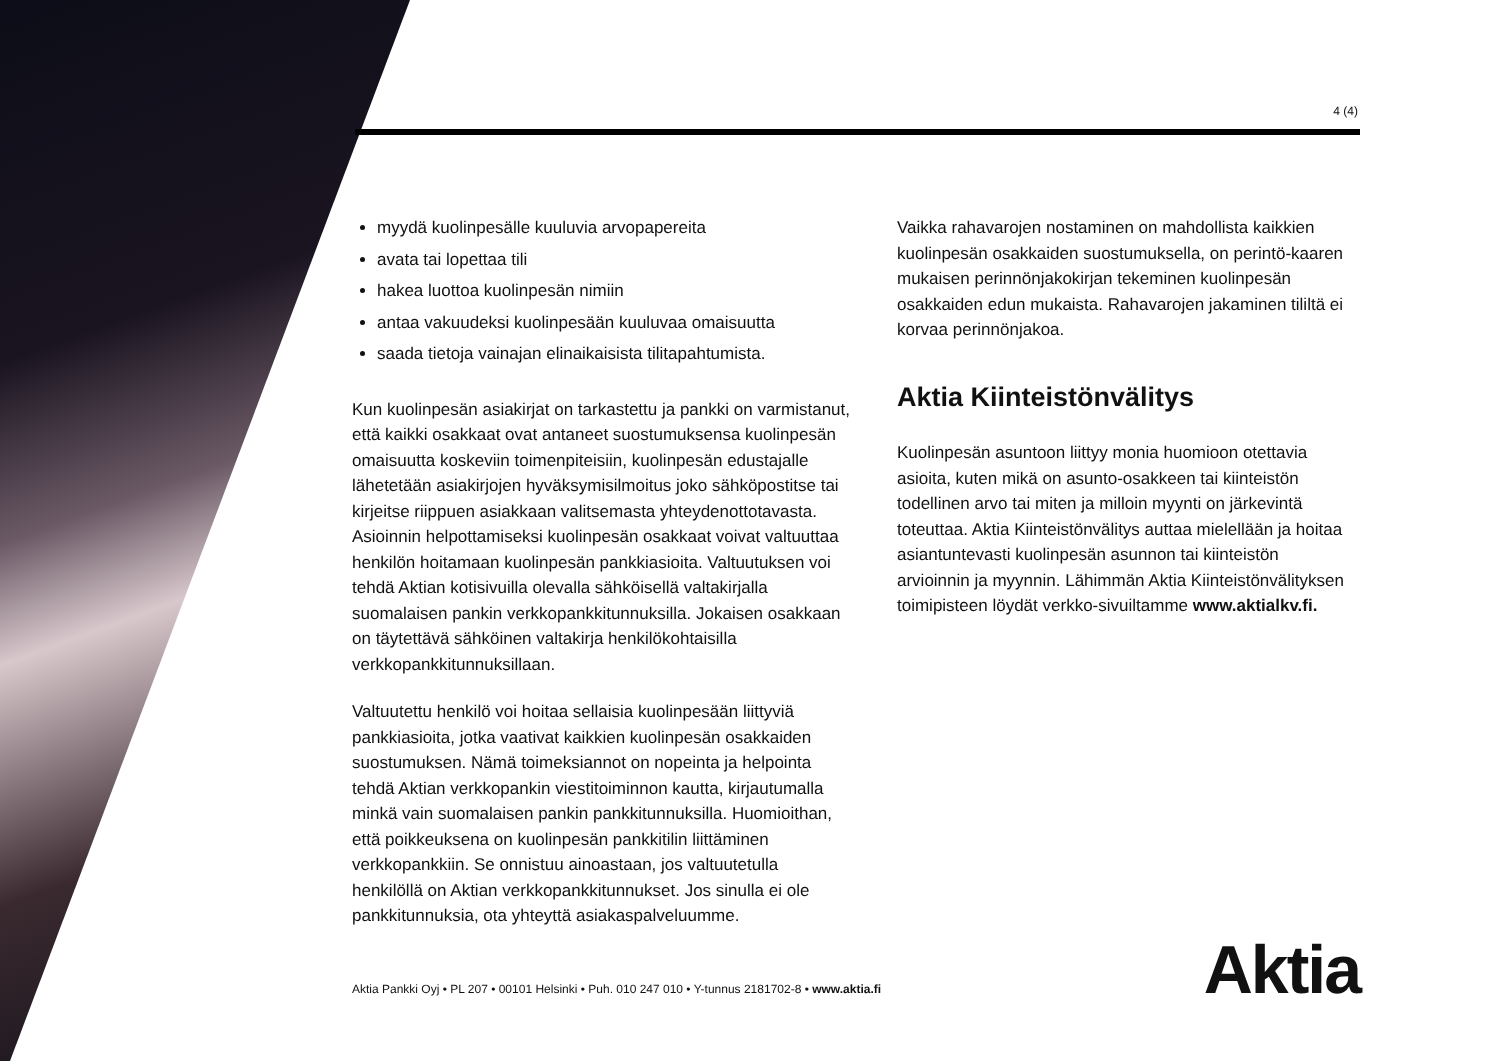4 (4)
myydä kuolinpesälle kuuluvia arvopapereita
avata tai lopettaa tili
hakea luottoa kuolinpesän nimiin
antaa vakuudeksi kuolinpesään kuuluvaa omaisuutta
saada tietoja vainajan elinaikaisista tilitapahtumista.
Kun kuolinpesän asiakirjat on tarkastettu ja pankki on varmistanut, että kaikki osakkaat ovat antaneet suostumuksensa kuolinpesän omaisuutta koskeviin toimenpiteisiin, kuolinpesän edustajalle lähetetään asiakirjojen hyväksymisilmoitus joko sähköpostitse tai kirjeitse riippuen asiakkaan valitsemasta yhteydenottotavasta. Asioinnin helpottamiseksi kuolinpesän osakkaat voivat valtuuttaa henkilön hoitamaan kuolinpesän pankkiasioita. Valtuutuksen voi tehdä Aktian kotisivuilla olevalla sähköisellä valtakirjalla suomalaisen pankin verkkopankkitunnuksilla. Jokaisen osakkaan on täytettävä sähköinen valtakirja henkilökohtaisilla verkkopankkitunnuksillaan.
Valtuutettu henkilö voi hoitaa sellaisia kuolinpesään liittyviä pankkiasioita, jotka vaativat kaikkien kuolinpesän osakkaiden suostumuksen. Nämä toimeksiannot on nopeinta ja helpointa tehdä Aktian verkkopankin viestitoiminnon kautta, kirjautumalla minkä vain suomalaisen pankin pankkitunnuksilla. Huomioithan, että poikkeuksena on kuolinpesän pankkitilin liittäminen verkkopankkiin. Se onnistuu ainoastaan, jos valtuutetulla henkilöllä on Aktian verkkopankkitunnukset. Jos sinulla ei ole pankkitunnuksia, ota yhteyttä asiakaspalveluumme.
Vaikka rahavarojen nostaminen on mahdollista kaikkien kuolinpesän osakkaiden suostumuksella, on perintö-kaaren mukaisen perinnönjakokirjan tekeminen kuolinpesän osakkaiden edun mukaista. Rahavarojen jakaminen tililtä ei korvaa perinnönjakoa.
Aktia Kiinteistönvälitys
Kuolinpesän asuntoon liittyy monia huomioon otettavia asioita, kuten mikä on asunto-osakkeen tai kiinteistön todellinen arvo tai miten ja milloin myynti on järkevintä toteuttaa. Aktia Kiinteistönvälitys auttaa mielellään ja hoitaa asiantuntevasti kuolinpesän asunnon tai kiinteistön arvioinnin ja myynnin. Lähimmän Aktia Kiinteistönvälityksen toimipisteen löydät verkko-sivuiltamme www.aktialkv.fi.
Aktia Pankki Oyj • PL 207 • 00101 Helsinki • Puh. 010 247 010 • Y-tunnus 2181702-8 • www.aktia.fi
Aktia